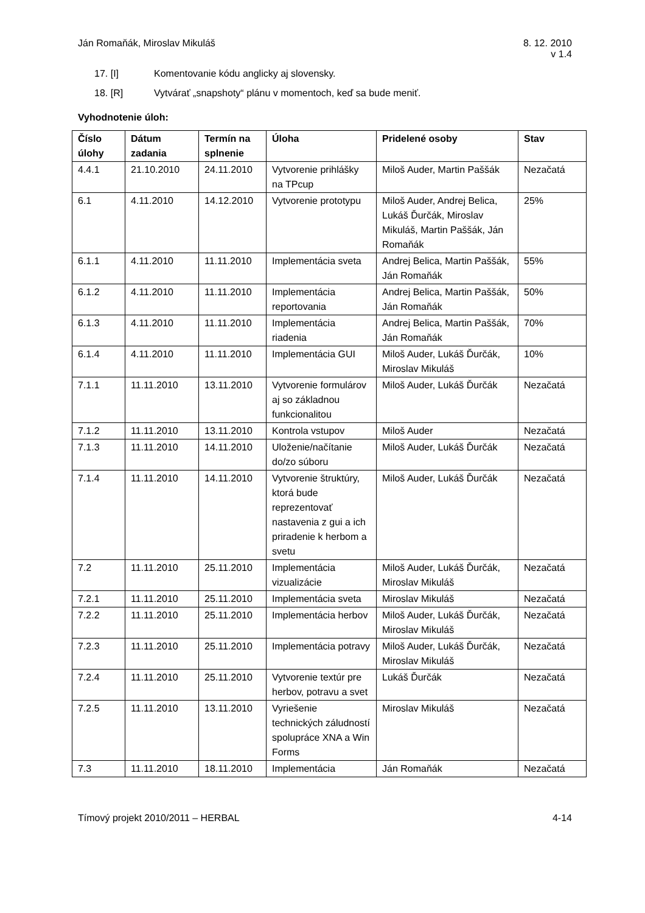Ján Romaňák, Miroslav Mikuláš 8. 12. 2010
v 1.4
17. [I] Komentovanie kódu anglicky aj slovensky.
18. [R] Vytvárať „snapshoty“ plánu v momentoch, keď sa bude meniť.
Vyhodnotenie úloh:
| Číslo úlohy | Dátum zadania | Termín na splnenie | Úloha | Pridelené osoby | Stav |
| --- | --- | --- | --- | --- | --- |
| 4.4.1 | 21.10.2010 | 24.11.2010 | Vytvorenie prihlášky na TPcup | Miloš Auder, Martin Paššák | Nezačatá |
| 6.1 | 4.11.2010 | 14.12.2010 | Vytvorenie prototypu | Miloš Auder, Andrej Belica, Lukáš Ďurčák, Miroslav Mikuláš, Martin Paššák, Ján Romaňák | 25% |
| 6.1.1 | 4.11.2010 | 11.11.2010 | Implementácia sveta | Andrej Belica, Martin Paššák, Ján Romaňák | 55% |
| 6.1.2 | 4.11.2010 | 11.11.2010 | Implementácia reportovania | Andrej Belica, Martin Paššák, Ján Romaňák | 50% |
| 6.1.3 | 4.11.2010 | 11.11.2010 | Implementácia riadenia | Andrej Belica, Martin Paššák, Ján Romaňák | 70% |
| 6.1.4 | 4.11.2010 | 11.11.2010 | Implementácia GUI | Miloš Auder, Lukáš Ďurčák, Miroslav Mikuláš | 10% |
| 7.1.1 | 11.11.2010 | 13.11.2010 | Vytvorenie formulárov aj so základnou funkcionalitou | Miloš Auder, Lukáš Ďurčák | Nezačatá |
| 7.1.2 | 11.11.2010 | 13.11.2010 | Kontrola vstupov | Miloš Auder | Nezačatá |
| 7.1.3 | 11.11.2010 | 14.11.2010 | Uloženie/načítanie do/zo súboru | Miloš Auder, Lukáš Ďurčák | Nezačatá |
| 7.1.4 | 11.11.2010 | 14.11.2010 | Vytvorenie štruktúry, ktorá bude reprezentovať nastavenia z gui a ich priradenie k herbom a svetu | Miloš Auder, Lukáš Ďurčák | Nezačatá |
| 7.2 | 11.11.2010 | 25.11.2010 | Implementácia vizualizácie | Miloš Auder, Lukáš Ďurčák, Miroslav Mikuláš | Nezačatá |
| 7.2.1 | 11.11.2010 | 25.11.2010 | Implementácia sveta | Miroslav Mikuláš | Nezačatá |
| 7.2.2 | 11.11.2010 | 25.11.2010 | Implementácia herbov | Miloš Auder, Lukáš Ďurčák, Miroslav Mikuláš | Nezačatá |
| 7.2.3 | 11.11.2010 | 25.11.2010 | Implementácia potravy | Miloš Auder, Lukáš Ďurčák, Miroslav Mikuláš | Nezačatá |
| 7.2.4 | 11.11.2010 | 25.11.2010 | Vytvorenie textúr pre herbov, potravu a svet | Lukáš Ďurčák | Nezačatá |
| 7.2.5 | 11.11.2010 | 13.11.2010 | Vyriešenie technických záludností spolupráce XNA a Win Forms | Miroslav Mikuláš | Nezačatá |
| 7.3 | 11.11.2010 | 18.11.2010 | Implementácia | Ján Romaňák | Nezačatá |
Tímový projekt 2010/2011 – HERBAL
4-14